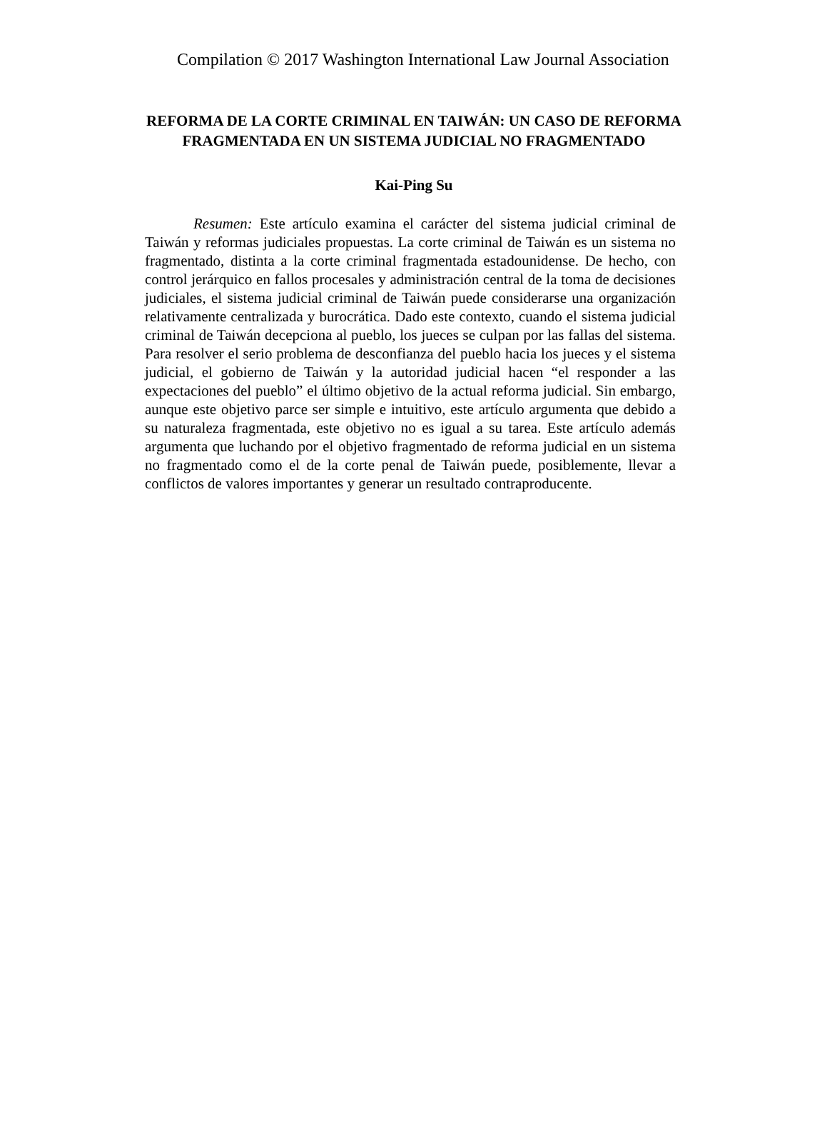Compilation © 2017 Washington International Law Journal Association
REFORMA DE LA CORTE CRIMINAL EN TAIWÁN: UN CASO DE REFORMA FRAGMENTADA EN UN SISTEMA JUDICIAL NO FRAGMENTADO
Kai-Ping Su
Resumen: Este artículo examina el carácter del sistema judicial criminal de Taiwán y reformas judiciales propuestas. La corte criminal de Taiwán es un sistema no fragmentado, distinta a la corte criminal fragmentada estadounidense. De hecho, con control jerárquico en fallos procesales y administración central de la toma de decisiones judiciales, el sistema judicial criminal de Taiwán puede considerarse una organización relativamente centralizada y burocrática. Dado este contexto, cuando el sistema judicial criminal de Taiwán decepciona al pueblo, los jueces se culpan por las fallas del sistema. Para resolver el serio problema de desconfianza del pueblo hacia los jueces y el sistema judicial, el gobierno de Taiwán y la autoridad judicial hacen “el responder a las expectaciones del pueblo” el último objetivo de la actual reforma judicial. Sin embargo, aunque este objetivo parce ser simple e intuitivo, este artículo argumenta que debido a su naturaleza fragmentada, este objetivo no es igual a su tarea. Este artículo además argumenta que luchando por el objetivo fragmentado de reforma judicial en un sistema no fragmentado como el de la corte penal de Taiwán puede, posiblemente, llevar a conflictos de valores importantes y generar un resultado contraproducente.